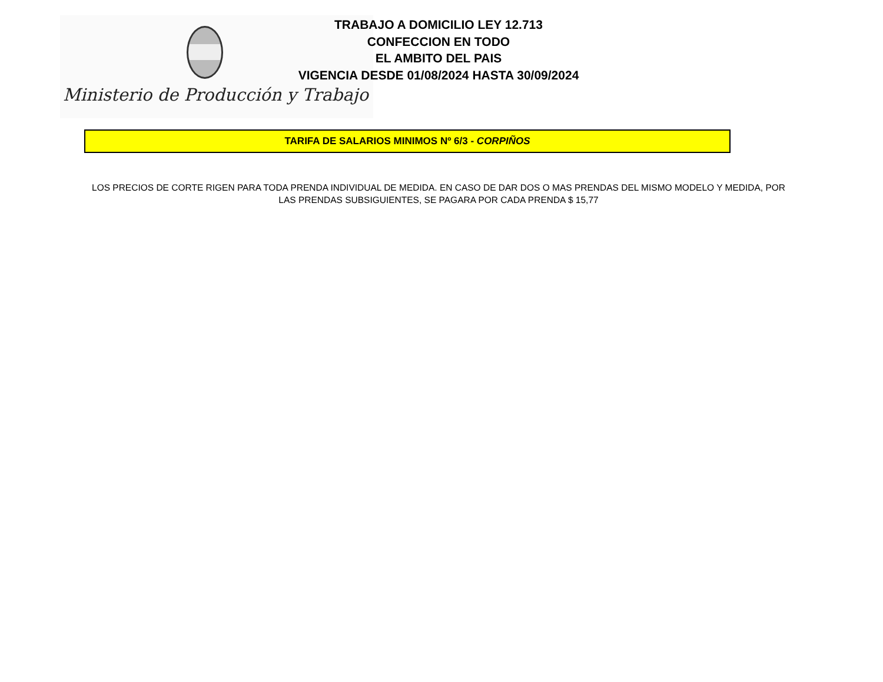Ministerio de Producción y Trabajo
TRABAJO A DOMICILIO LEY 12.713
CONFECCION EN TODO
EL AMBITO DEL PAIS
VIGENCIA DESDE 01/08/2024 HASTA 30/09/2024
TARIFA DE SALARIOS MINIMOS Nº 6/3 - CORPIÑOS
LOS PRECIOS DE CORTE RIGEN PARA TODA PRENDA INDIVIDUAL DE MEDIDA. EN CASO DE DAR DOS O MAS PRENDAS DEL MISMO MODELO Y MEDIDA, POR LAS PRENDAS SUBSIGUIENTES, SE PAGARA POR CADA PRENDA $ 15,77